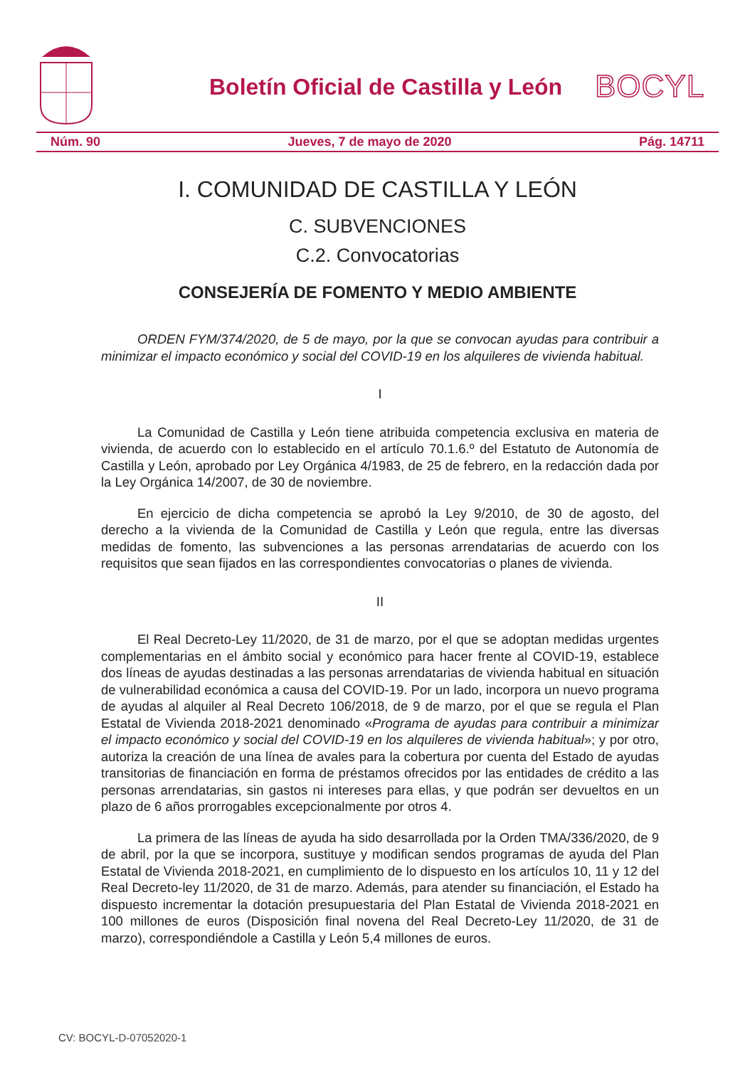Boletín Oficial de Castilla y León
BOCYL
Núm. 90 Jueves, 7 de mayo de 2020 Pág. 14711
I. COMUNIDAD DE CASTILLA Y LEÓN
C. SUBVENCIONES
C.2. Convocatorias
CONSEJERÍA DE FOMENTO Y MEDIO AMBIENTE
ORDEN FYM/374/2020, de 5 de mayo, por la que se convocan ayudas para contribuir a minimizar el impacto económico y social del COVID-19 en los alquileres de vivienda habitual.
I
La Comunidad de Castilla y León tiene atribuida competencia exclusiva en materia de vivienda, de acuerdo con lo establecido en el artículo 70.1.6.º del Estatuto de Autonomía de Castilla y León, aprobado por Ley Orgánica 4/1983, de 25 de febrero, en la redacción dada por la Ley Orgánica 14/2007, de 30 de noviembre.
En ejercicio de dicha competencia se aprobó la Ley 9/2010, de 30 de agosto, del derecho a la vivienda de la Comunidad de Castilla y León que regula, entre las diversas medidas de fomento, las subvenciones a las personas arrendatarias de acuerdo con los requisitos que sean fijados en las correspondientes convocatorias o planes de vivienda.
II
El Real Decreto-Ley 11/2020, de 31 de marzo, por el que se adoptan medidas urgentes complementarias en el ámbito social y económico para hacer frente al COVID-19, establece dos líneas de ayudas destinadas a las personas arrendatarias de vivienda habitual en situación de vulnerabilidad económica a causa del COVID-19. Por un lado, incorpora un nuevo programa de ayudas al alquiler al Real Decreto 106/2018, de 9 de marzo, por el que se regula el Plan Estatal de Vivienda 2018-2021 denominado «Programa de ayudas para contribuir a minimizar el impacto económico y social del COVID-19 en los alquileres de vivienda habitual»; y por otro, autoriza la creación de una línea de avales para la cobertura por cuenta del Estado de ayudas transitorias de financiación en forma de préstamos ofrecidos por las entidades de crédito a las personas arrendatarias, sin gastos ni intereses para ellas, y que podrán ser devueltos en un plazo de 6 años prorrogables excepcionalmente por otros 4.
La primera de las líneas de ayuda ha sido desarrollada por la Orden TMA/336/2020, de 9 de abril, por la que se incorpora, sustituye y modifican sendos programas de ayuda del Plan Estatal de Vivienda 2018-2021, en cumplimiento de lo dispuesto en los artículos 10, 11 y 12 del Real Decreto-ley 11/2020, de 31 de marzo. Además, para atender su financiación, el Estado ha dispuesto incrementar la dotación presupuestaria del Plan Estatal de Vivienda 2018-2021 en 100 millones de euros (Disposición final novena del Real Decreto-Ley 11/2020, de 31 de marzo), correspondiéndole a Castilla y León 5,4 millones de euros.
CV: BOCYL-D-07052020-1